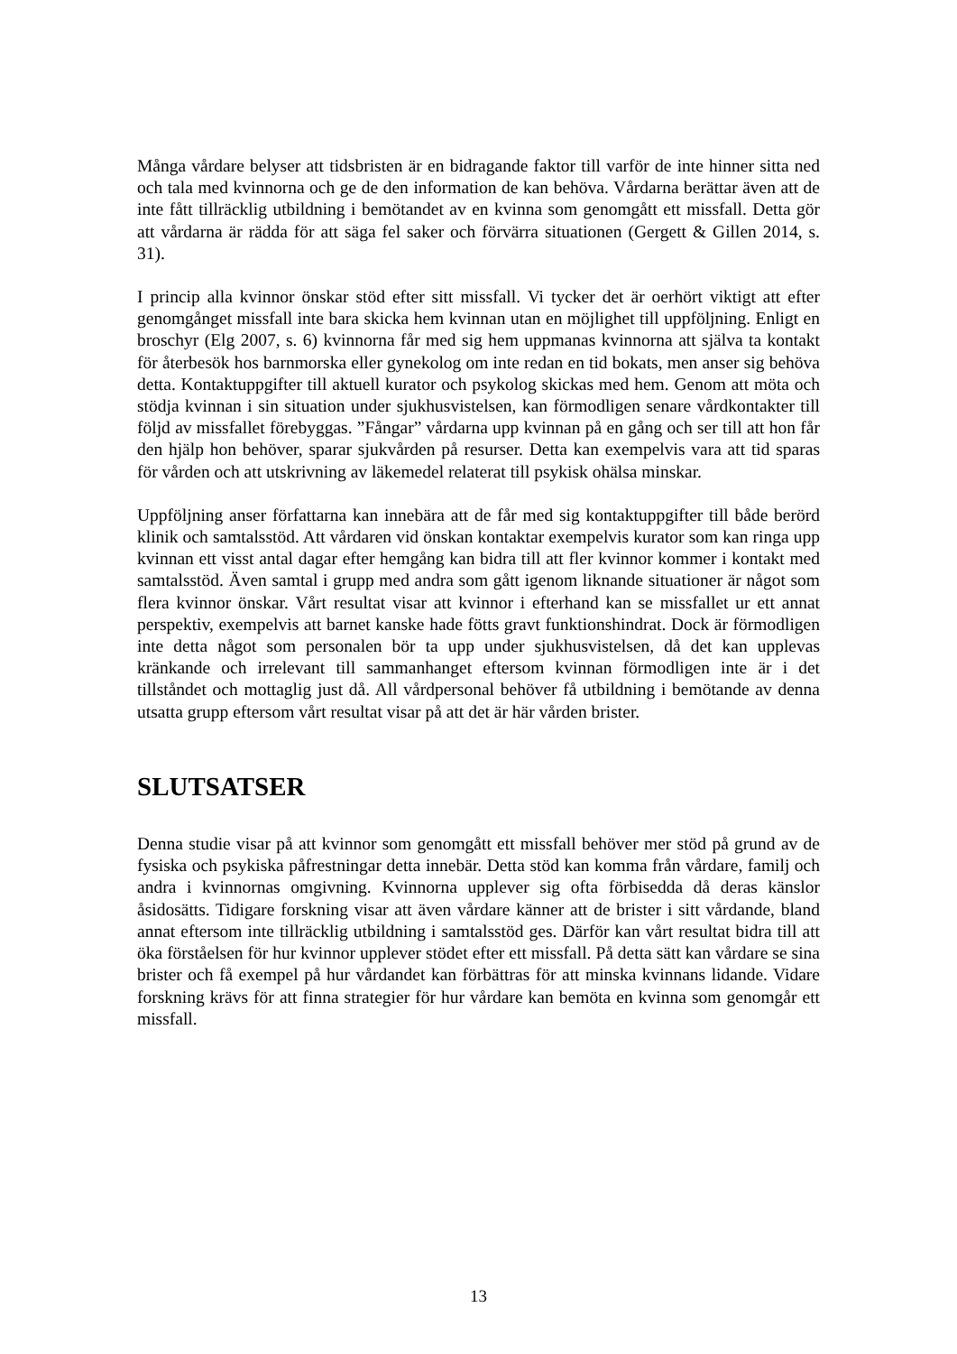Många vårdare belyser att tidsbristen är en bidragande faktor till varför de inte hinner sitta ned och tala med kvinnorna och ge de den information de kan behöva. Vårdarna berättar även att de inte fått tillräcklig utbildning i bemötandet av en kvinna som genomgått ett missfall. Detta gör att vårdarna är rädda för att säga fel saker och förvärra situationen (Gergett & Gillen 2014, s. 31).
I princip alla kvinnor önskar stöd efter sitt missfall. Vi tycker det är oerhört viktigt att efter genomgånget missfall inte bara skicka hem kvinnan utan en möjlighet till uppföljning. Enligt en broschyr (Elg 2007, s. 6) kvinnorna får med sig hem uppmanas kvinnorna att själva ta kontakt för återbesök hos barnmorska eller gynekolog om inte redan en tid bokats, men anser sig behöva detta. Kontaktuppgifter till aktuell kurator och psykolog skickas med hem. Genom att möta och stödja kvinnan i sin situation under sjukhusvistelsen, kan förmodligen senare vårdkontakter till följd av missfallet förebyggas. ”Fångar” vårdarna upp kvinnan på en gång och ser till att hon får den hjälp hon behöver, sparar sjukvården på resurser. Detta kan exempelvis vara att tid sparas för vården och att utskrivning av läkemedel relaterat till psykisk ohälsa minskar.
Uppföljning anser författarna kan innebära att de får med sig kontaktuppgifter till både berörd klinik och samtalsstöd. Att vårdaren vid önskan kontaktar exempelvis kurator som kan ringa upp kvinnan ett visst antal dagar efter hemgång kan bidra till att fler kvinnor kommer i kontakt med samtalsstöd. Även samtal i grupp med andra som gått igenom liknande situationer är något som flera kvinnor önskar. Vårt resultat visar att kvinnor i efterhand kan se missfallet ur ett annat perspektiv, exempelvis att barnet kanske hade fötts gravt funktionshindrat. Dock är förmodligen inte detta något som personalen bör ta upp under sjukhusvistelsen, då det kan upplevas kränkande och irrelevant till sammanhanget eftersom kvinnan förmodligen inte är i det tillståndet och mottaglig just då. All vårdpersonal behöver få utbildning i bemötande av denna utsatta grupp eftersom vårt resultat visar på att det är här vården brister.
SLUTSATSER
Denna studie visar på att kvinnor som genomgått ett missfall behöver mer stöd på grund av de fysiska och psykiska påfrestningar detta innebär. Detta stöd kan komma från vårdare, familj och andra i kvinnornas omgivning. Kvinnorna upplever sig ofta förbisedda då deras känslor åsidosätts. Tidigare forskning visar att även vårdare känner att de brister i sitt vårdande, bland annat eftersom inte tillräcklig utbildning i samtalsstöd ges. Därför kan vårt resultat bidra till att öka förståelsen för hur kvinnor upplever stödet efter ett missfall. På detta sätt kan vårdare se sina brister och få exempel på hur vårdandet kan förbättras för att minska kvinnans lidande. Vidare forskning krävs för att finna strategier för hur vårdare kan bemöta en kvinna som genomgår ett missfall.
13